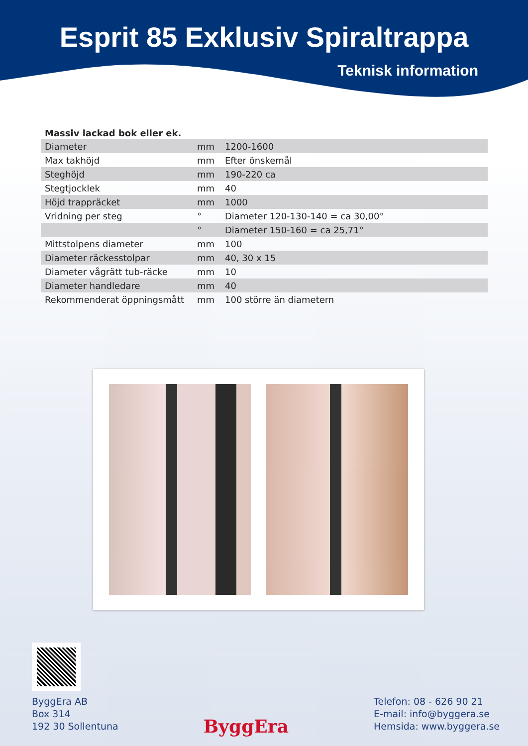Esprit 85 Exklusiv Spiraltrappa
Teknisk information
Massiv lackad bok eller ek.
| Diameter | mm | 1200-1600 |
| Max takhöjd | mm | Efter önskemål |
| Steghöjd | mm | 190-220 ca |
| Stegtjocklek | mm | 40 |
| Höjd trappräcket | mm | 1000 |
| Vridning per steg | ° | Diameter 120-130-140 = ca 30,00° |
| | ° | Diameter 150-160 = ca 25,71° |
| Mittstolpens diameter | mm | 100 |
| Diameter räckesstolpar | mm | 40, 30 x 15 |
| Diameter vågrätt tub-räcke | mm | 10 |
| Diameter handledare | mm | 40 |
| Rekommenderat öppningsmått | mm | 100 större än diametern |
ByggEra AB
Box 314
192 30 Sollentuna
ByggEra
Telefon: 08 - 626 90 21
E-mail: info@byggera.se
Hemsida: www.byggera.se